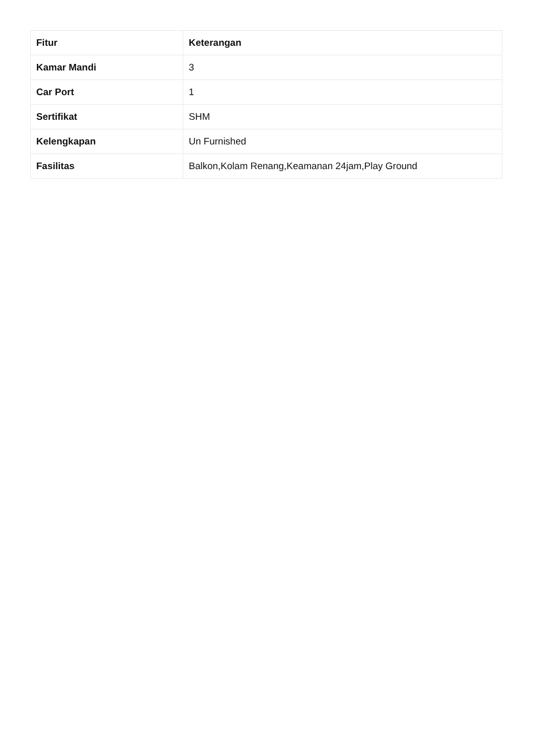| Fitur | Keterangan |
| --- | --- |
| Kamar Mandi | 3 |
| Car Port | 1 |
| Sertifikat | SHM |
| Kelengkapan | Un Furnished |
| Fasilitas | Balkon,Kolam Renang,Keamanan 24jam,Play Ground |